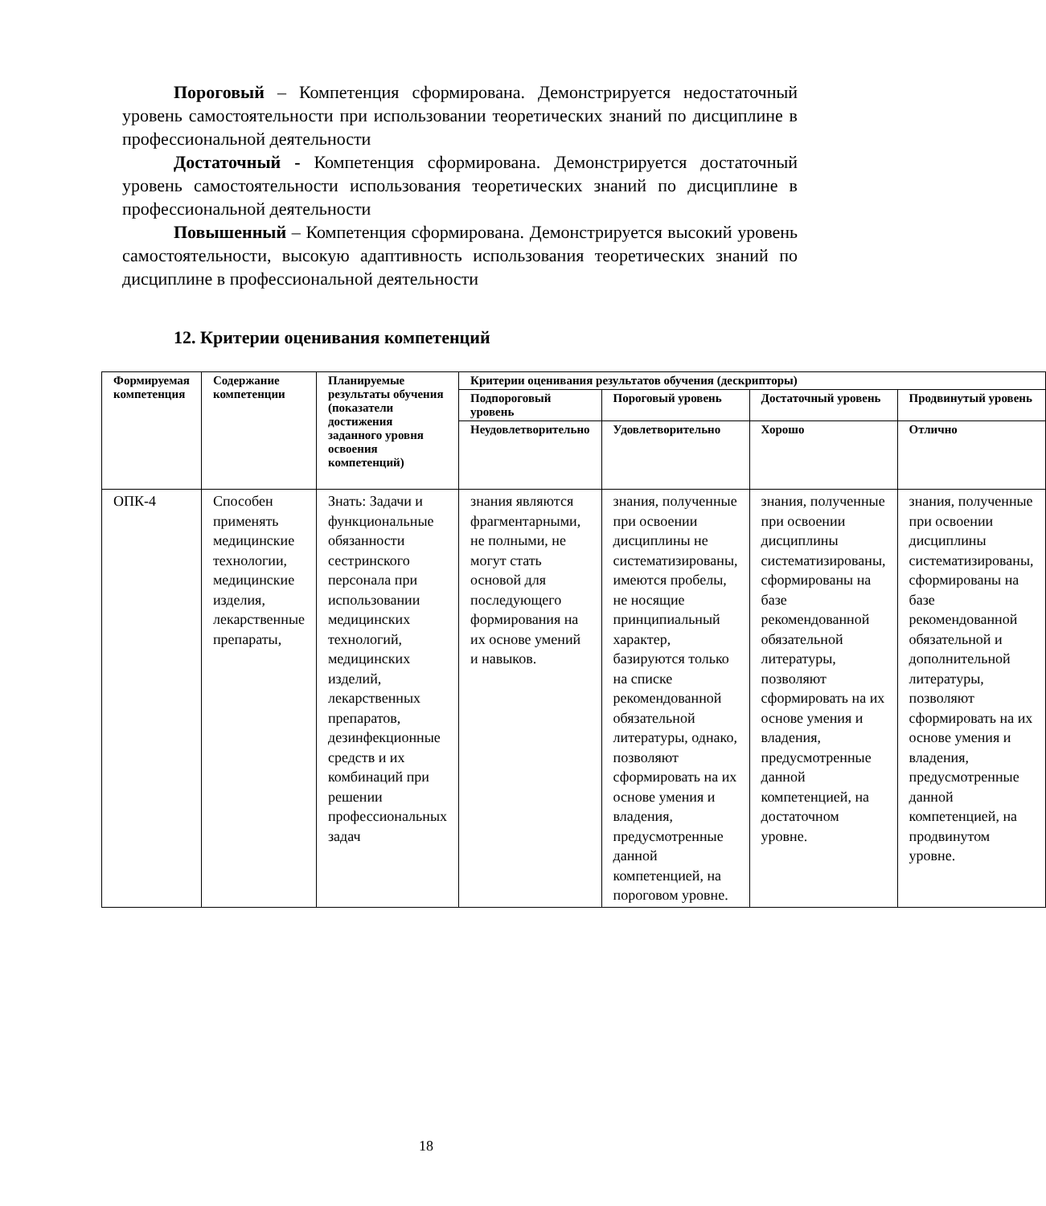Пороговый – Компетенция сформирована. Демонстрируется недостаточный уровень самостоятельности при использовании теоретических знаний по дисциплине в профессиональной деятельности
Достаточный - Компетенция сформирована. Демонстрируется достаточный уровень самостоятельности использования теоретических знаний по дисциплине в профессиональной деятельности
Повышенный – Компетенция сформирована. Демонстрируется высокий уровень самостоятельности, высокую адаптивность использования теоретических знаний по дисциплине в профессиональной деятельности
12. Критерии оценивания компетенций
| Формируемая компетенция | Содержание компетенции | Планируемые результаты обучения (показатели достижения заданного уровня освоения компетенций) | Критерии оценивания результатов обучения (дескрипторы) | | | |
| --- | --- | --- | --- | --- | --- | --- |
| | | | Подпороговый уровень | Пороговый уровень | Достаточный уровень | Продвинутый уровень |
| | | | Неудовлетворительно | Удовлетворительно | Хорошо | Отлично |
| ОПК-4 | Способен применять медицинские технологии, медицинские изделия, лекарственные препараты, | Знать: Задачи и функциональные обязанности сестринского персонала при использовании медицинских технологий, медицинских изделий, лекарственных препаратов, дезинфекционные средств и их комбинаций при решении профессиональных задач | знания являются фрагментарными, не полными, не могут стать основой для последующего формирования на их основе умений и навыков. | знания, полученные при освоении дисциплины не систематизированы, имеются пробелы, не носящие принципиальный характер, базируются только на списке рекомендованной обязательной литературы, однако, позволяют сформировать на их основе умения и владения, предусмотренные данной компетенцией, на пороговом уровне. | знания, полученные при освоении дисциплины систематизированы, сформированы на базе рекомендованной обязательной литературы, позволяют сформировать на их основе умения и владения, предусмотренные данной компетенцией, на достаточном уровне. | знания, полученные при освоении дисциплины систематизированы, сформированы на базе рекомендованной обязательной и дополнительной литературы, позволяют сформировать на их основе умения и владения, предусмотренные данной компетенцией, на продвинутом уровне. |
18